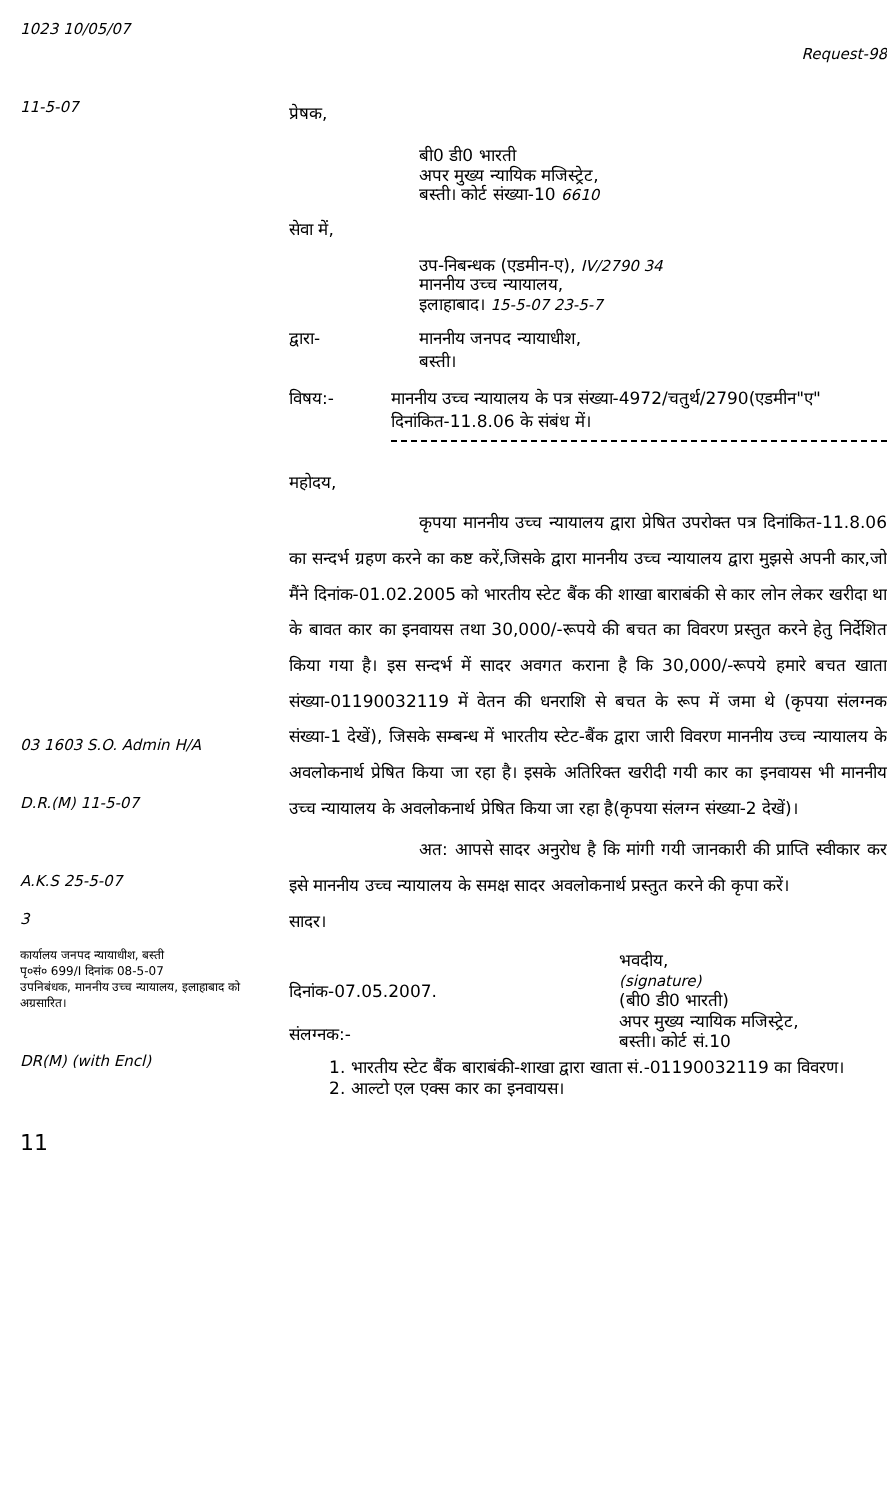1023 10/05/07
11-5-07
03 1603 S.O. Admin H/A
D.R.(M) 11-5-07
A.K.S 25-5-07
3
कार्यालय जनपद न्यायाधीश, बस्ती
पृ०सं० 699/I दिनांक 08-5-07
उपनिबंधक, माननीय उच्च न्यायालय, इलाहाबाद को अग्रसारित।
DR(M) (with Encl)
11
Request-98
प्रेषक,
बी0 डी0 भारती
अपर मुख्य न्यायिक मजिस्ट्रेट,
बस्ती। कोर्ट संख्या-10 6610
सेवा में,
उप-निबन्धक (एडमीन-ए), IV/2790 34
माननीय उच्च न्यायालय,
इलाहाबाद। 15-5-07 23-5-7
द्वारा- माननीय जनपद न्यायाधीश,
बस्ती।
विषय:- माननीय उच्च न्यायालय के पत्र संख्या-4972/चतुर्थ/2790(एडमीन"ए" दिनांकित-11.8.06 के संबंध में।
महोदय,
कृपया माननीय उच्च न्यायालय द्वारा प्रेषित उपरोक्त पत्र दिनांकित-11.8.06 का सन्दर्भ ग्रहण करने का कष्ट करें,जिसके द्वारा माननीय उच्च न्यायालय द्वारा मुझसे अपनी कार,जो मैंने दिनांक-01.02.2005 को भारतीय स्टेट बैंक की शाखा बाराबंकी से कार लोन लेकर खरीदा था के बावत कार का इनवायस तथा 30,000/-रूपये की बचत का विवरण प्रस्तुत करने हेतु निर्देशित किया गया है। इस सन्दर्भ में सादर अवगत कराना है कि 30,000/-रूपये हमारे बचत खाता संख्या-01190032119 में वेतन की धनराशि से बचत के रूप में जमा थे (कृपया संलग्नक संख्या-1 देखें), जिसके सम्बन्ध में भारतीय स्टेट-बैंक द्वारा जारी विवरण माननीय उच्च न्यायालय के अवलोकनार्थ प्रेषित किया जा रहा है। इसके अतिरिक्त खरीदी गयी कार का इनवायस भी माननीय उच्च न्यायालय के अवलोकनार्थ प्रेषित किया जा रहा है(कृपया संलग्न संख्या-2 देखें)।
अत: आपसे सादर अनुरोध है कि मांगी गयी जानकारी की प्राप्ति स्वीकार कर इसे माननीय उच्च न्यायालय के समक्ष सादर अवलोकनार्थ प्रस्तुत करने की कृपा करें।
सादर।
भवदीय,
(signature)
(बी0 डी0 भारती)
अपर मुख्य न्यायिक मजिस्ट्रेट,
बस्ती। कोर्ट सं.10
दिनांक-07.05.2007.
संलग्नक:-
1. भारतीय स्टेट बैंक बाराबंकी-शाखा द्वारा खाता सं.-01190032119 का विवरण।
2. आल्टो एल एक्स कार का इनवायस।